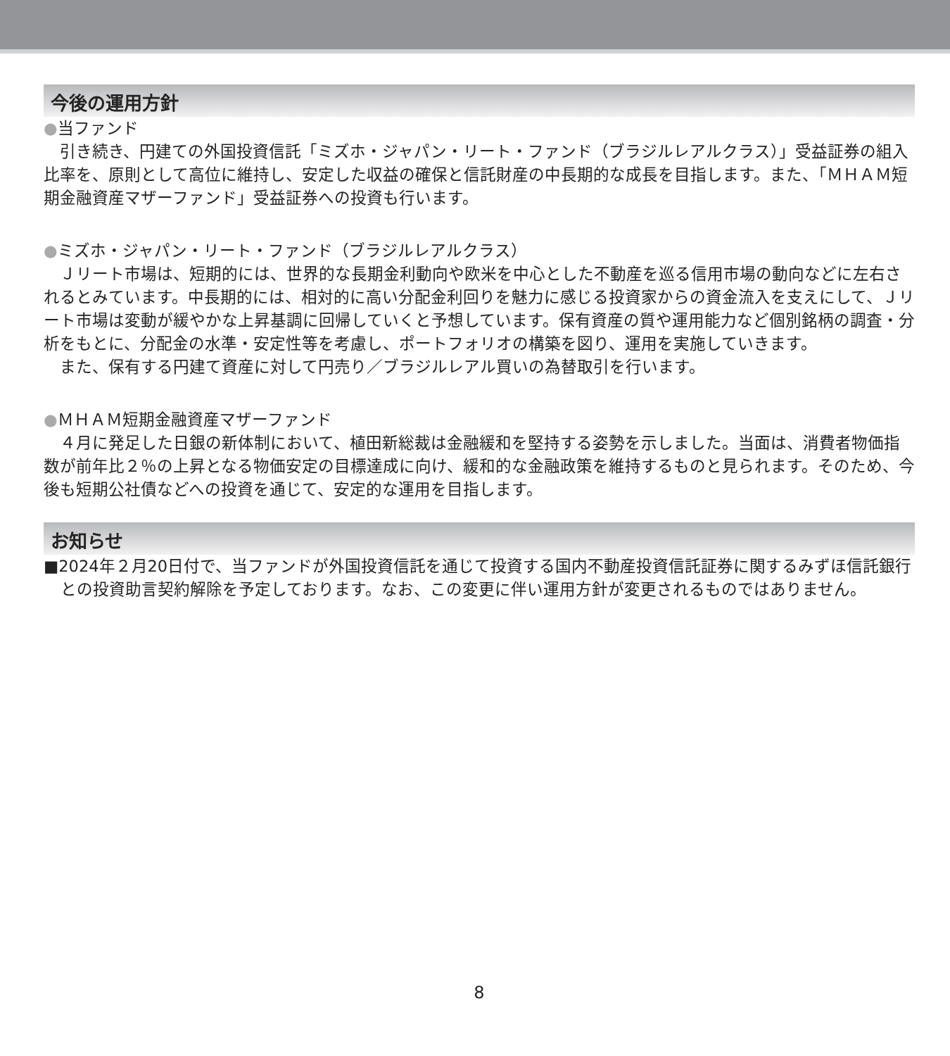今後の運用方針
●当ファンド
引き続き、円建ての外国投資信託「ミズホ・ジャパン・リート・ファンド（ブラジルレアルクラス）」受益証券の組入比率を、原則として高位に維持し、安定した収益の確保と信託財産の中長期的な成長を目指します。また、「ＭＨＡＭ短期金融資産マザーファンド」受益証券への投資も行います。
●ミズホ・ジャパン・リート・ファンド（ブラジルレアルクラス）
Ｊリート市場は、短期的には、世界的な長期金利動向や欧米を中心とした不動産を巡る信用市場の動向などに左右されるとみています。中長期的には、相対的に高い分配金利回りを魅力に感じる投資家からの資金流入を支えにして、Ｊリート市場は変動が緩やかな上昇基調に回帰していくと予想しています。保有資産の質や運用能力など個別銘柄の調査・分析をもとに、分配金の水準・安定性等を考慮し、ポートフォリオの構築を図り、運用を実施していきます。
また、保有する円建て資産に対して円売り／ブラジルレアル買いの為替取引を行います。
●ＭＨＡＭ短期金融資産マザーファンド
４月に発足した日銀の新体制において、植田新総裁は金融緩和を堅持する姿勢を示しました。当面は、消費者物価指数が前年比２％の上昇となる物価安定の目標達成に向け、緩和的な金融政策を維持するものと見られます。そのため、今後も短期公社債などへの投資を通じて、安定的な運用を目指します。
お知らせ
■2024年２月20日付で、当ファンドが外国投資信託を通じて投資する国内不動産投資信託証券に関するみずほ信託銀行との投資助言契約解除を予定しております。なお、この変更に伴い運用方針が変更されるものではありません。
8